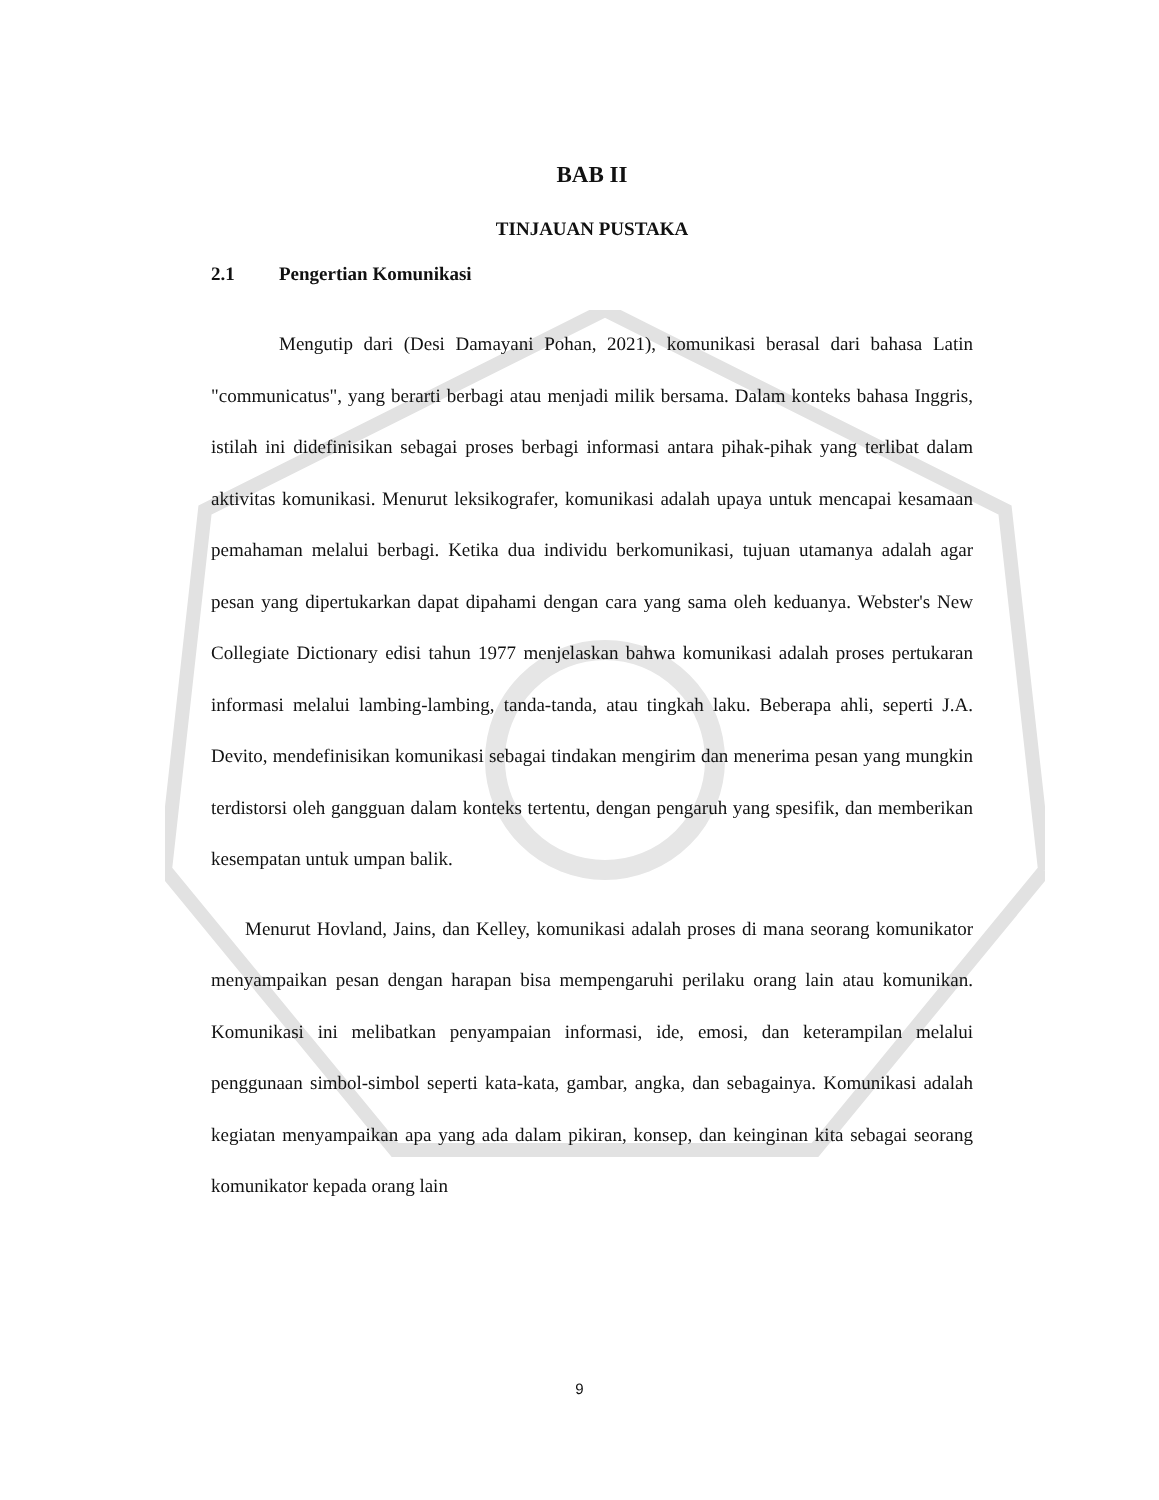BAB II
TINJAUAN PUSTAKA
2.1 Pengertian Komunikasi
Mengutip dari (Desi Damayani Pohan, 2021), komunikasi berasal dari bahasa Latin "communicatus", yang berarti berbagi atau menjadi milik bersama. Dalam konteks bahasa Inggris, istilah ini didefinisikan sebagai proses berbagi informasi antara pihak-pihak yang terlibat dalam aktivitas komunikasi. Menurut leksikografer, komunikasi adalah upaya untuk mencapai kesamaan pemahaman melalui berbagi. Ketika dua individu berkomunikasi, tujuan utamanya adalah agar pesan yang dipertukarkan dapat dipahami dengan cara yang sama oleh keduanya. Webster's New Collegiate Dictionary edisi tahun 1977 menjelaskan bahwa komunikasi adalah proses pertukaran informasi melalui lambing-lambing, tanda-tanda, atau tingkah laku. Beberapa ahli, seperti J.A. Devito, mendefinisikan komunikasi sebagai tindakan mengirim dan menerima pesan yang mungkin terdistorsi oleh gangguan dalam konteks tertentu, dengan pengaruh yang spesifik, dan memberikan kesempatan untuk umpan balik.
Menurut Hovland, Jains, dan Kelley, komunikasi adalah proses di mana seorang komunikator menyampaikan pesan dengan harapan bisa mempengaruhi perilaku orang lain atau komunikan. Komunikasi ini melibatkan penyampaian informasi, ide, emosi, dan keterampilan melalui penggunaan simbol-simbol seperti kata-kata, gambar, angka, dan sebagainya. Komunikasi adalah kegiatan menyampaikan apa yang ada dalam pikiran, konsep, dan keinginan kita sebagai seorang komunikator kepada orang lain
9